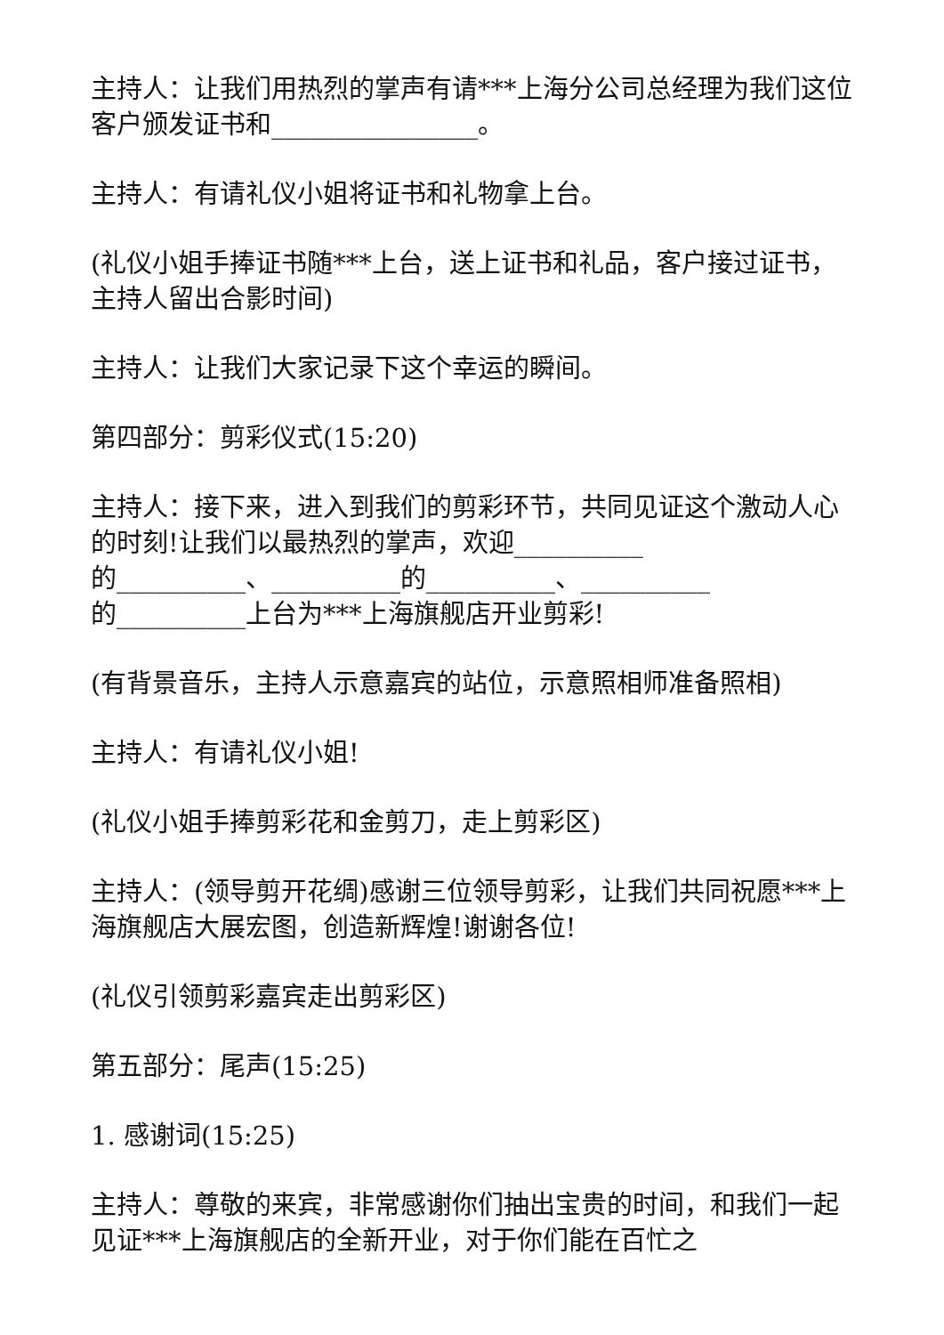主持人：让我们用热烈的掌声有请***上海分公司总经理为我们这位客户颁发证书和________________。
主持人：有请礼仪小姐将证书和礼物拿上台。
(礼仪小姐手捧证书随***上台，送上证书和礼品，客户接过证书，主持人留出合影时间)
主持人：让我们大家记录下这个幸运的瞬间。
第四部分：剪彩仪式(15:20)
主持人：接下来，进入到我们的剪彩环节，共同见证这个激动人心的时刻!让我们以最热烈的掌声，欢迎__________
的__________、__________的__________、__________
的__________上台为***上海旗舰店开业剪彩!
(有背景音乐，主持人示意嘉宾的站位，示意照相师准备照相)
主持人：有请礼仪小姐!
(礼仪小姐手捧剪彩花和金剪刀，走上剪彩区)
主持人：(领导剪开花绸)感谢三位领导剪彩，让我们共同祝愿***上海旗舰店大展宏图，创造新辉煌!谢谢各位!
(礼仪引领剪彩嘉宾走出剪彩区)
第五部分：尾声(15:25)
1. 感谢词(15:25)
主持人：尊敬的来宾，非常感谢你们抽出宝贵的时间，和我们一起见证***上海旗舰店的全新开业，对于你们能在百忙之